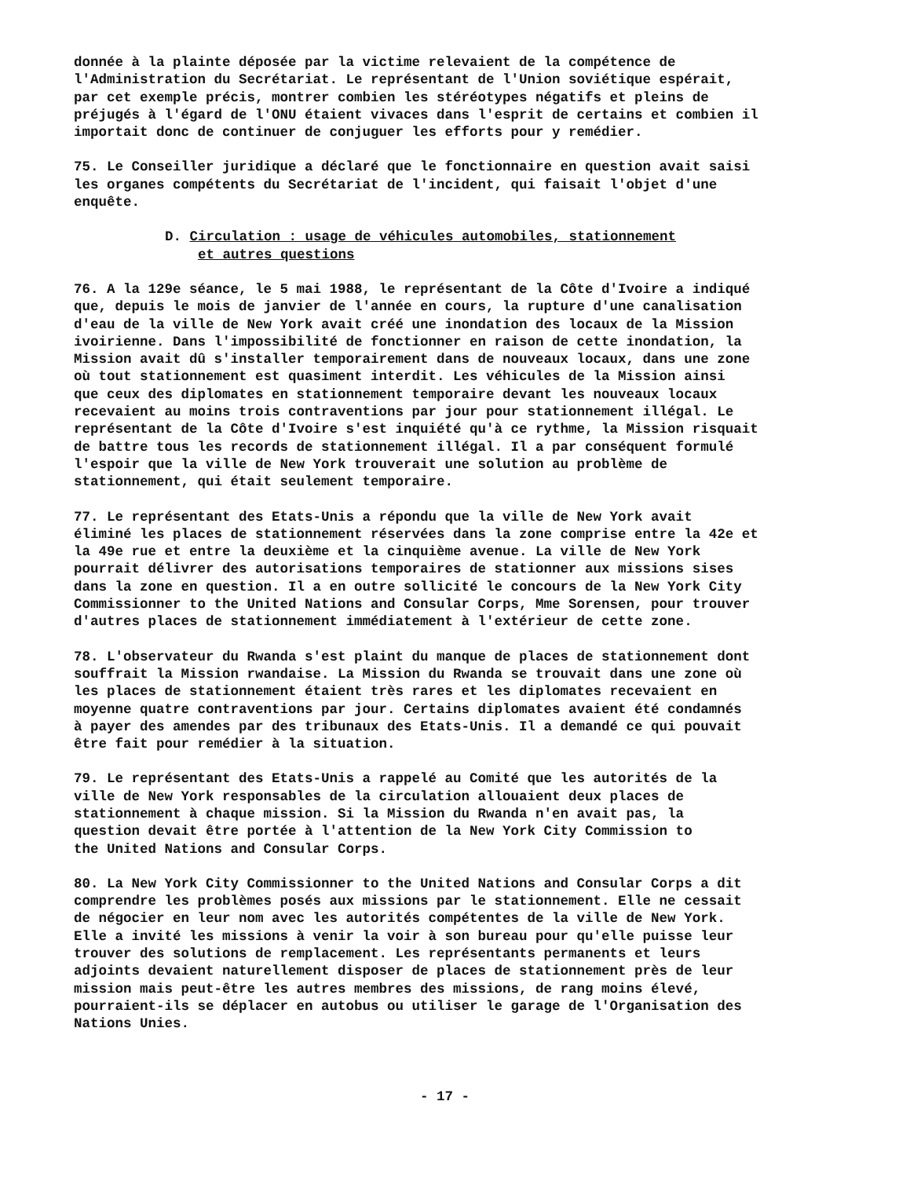donnée à la plainte déposée par la victime relevaient de la compétence de l'Administration du Secrétariat. Le représentant de l'Union soviétique espérait, par cet exemple précis, montrer combien les stéréotypes négatifs et pleins de préjugés à l'égard de l'ONU étaient vivaces dans l'esprit de certains et combien il importait donc de continuer de conjuguer les efforts pour y remédier.
75. Le Conseiller juridique a déclaré que le fonctionnaire en question avait saisi les organes compétents du Secrétariat de l'incident, qui faisait l'objet d'une enquête.
D. Circulation : usage de véhicules automobiles, stationnement
et autres questions
76. A la 129e séance, le 5 mai 1988, le représentant de la Côte d'Ivoire a indiqué que, depuis le mois de janvier de l'année en cours, la rupture d'une canalisation d'eau de la ville de New York avait créé une inondation des locaux de la Mission ivoirienne. Dans l'impossibilité de fonctionner en raison de cette inondation, la Mission avait dû s'installer temporairement dans de nouveaux locaux, dans une zone où tout stationnement est quasiment interdit. Les véhicules de la Mission ainsi que ceux des diplomates en stationnement temporaire devant les nouveaux locaux recevaient au moins trois contraventions par jour pour stationnement illégal. Le représentant de la Côte d'Ivoire s'est inquiété qu'à ce rythme, la Mission risquait de battre tous les records de stationnement illégal. Il a par conséquent formulé l'espoir que la ville de New York trouverait une solution au problème de stationnement, qui était seulement temporaire.
77. Le représentant des Etats-Unis a répondu que la ville de New York avait éliminé les places de stationnement réservées dans la zone comprise entre la 42e et la 49e rue et entre la deuxième et la cinquième avenue. La ville de New York pourrait délivrer des autorisations temporaires de stationner aux missions sises dans la zone en question. Il a en outre sollicité le concours de la New York City Commissionner to the United Nations and Consular Corps, Mme Sorensen, pour trouver d'autres places de stationnement immédiatement à l'extérieur de cette zone.
78. L'observateur du Rwanda s'est plaint du manque de places de stationnement dont souffrait la Mission rwandaise. La Mission du Rwanda se trouvait dans une zone où les places de stationnement étaient très rares et les diplomates recevaient en moyenne quatre contraventions par jour. Certains diplomates avaient été condamnés à payer des amendes par des tribunaux des Etats-Unis. Il a demandé ce qui pouvait être fait pour remédier à la situation.
79. Le représentant des Etats-Unis a rappelé au Comité que les autorités de la ville de New York responsables de la circulation allouaient deux places de stationnement à chaque mission. Si la Mission du Rwanda n'en avait pas, la question devait être portée à l'attention de la New York City Commission to the United Nations and Consular Corps.
80. La New York City Commissionner to the United Nations and Consular Corps a dit comprendre les problèmes posés aux missions par le stationnement. Elle ne cessait de négocier en leur nom avec les autorités compétentes de la ville de New York. Elle a invité les missions à venir la voir à son bureau pour qu'elle puisse leur trouver des solutions de remplacement. Les représentants permanents et leurs adjoints devaient naturellement disposer de places de stationnement près de leur mission mais peut-être les autres membres des missions, de rang moins élevé, pourraient-ils se déplacer en autobus ou utiliser le garage de l'Organisation des Nations Unies.
- 17 -